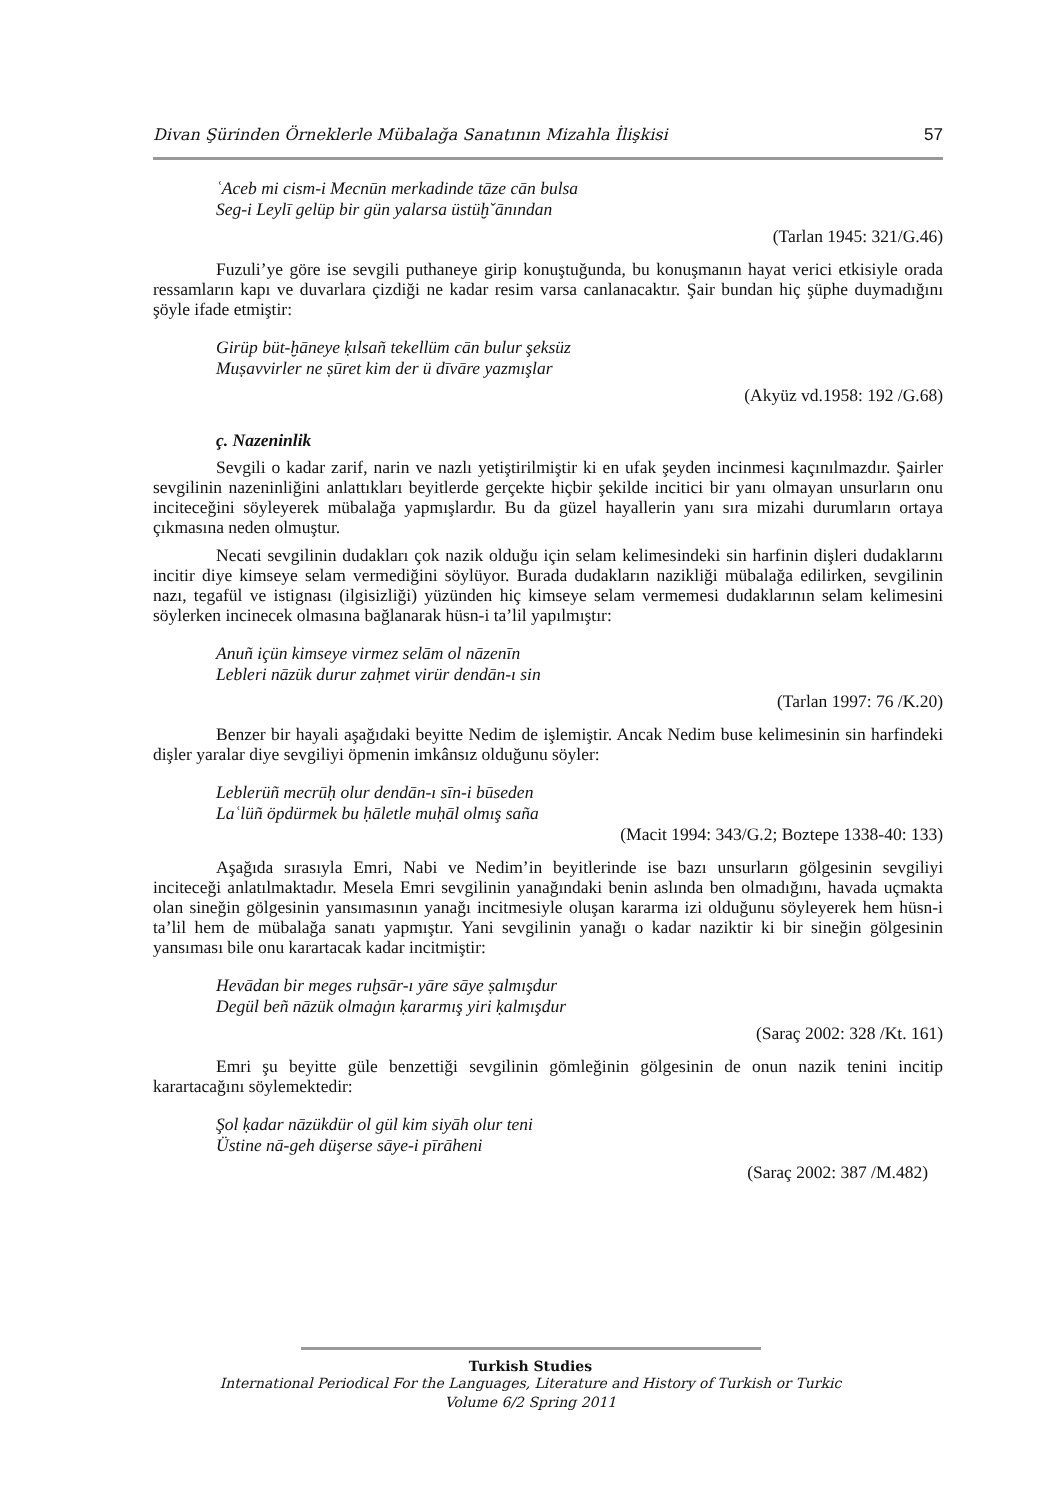Divan Şürinden Örneklerle Mübalağa Sanatının Mizahla İlişkisi 57
ʿAceb mi cism-i Mecnūn merkadinde tāze cān bulsa
Seg-i Leylī gelüp bir gün yalarsa üstüḫˇānından
(Tarlan 1945: 321/G.46)
Fuzuli’ye göre ise sevgili puthaneye girip konuştuğunda, bu konuşmanın hayat verici etkisiyle orada ressamların kapı ve duvarlara çizdiği ne kadar resim varsa canlanacaktır. Şair bundan hiç şüphe duymadığını şöyle ifade etmiştir:
Girüp büt-ḫāneye ḳılsañ tekellüm cān bulur şeksüz
Muṣavvirler ne ṣūret kim der ü dīvāre yazmışlar
(Akyüz vd.1958: 192 /G.68)
ç. Nazeninlik
Sevgili o kadar zarif, narin ve nazlı yetiştirilmiştir ki en ufak şeyden incinmesi kaçınılmazdır. Şairler sevgilinin nazeninliğini anlattıkları beyitlerde gerçekte hiçbir şekilde incitici bir yanı olmayan unsurların onu inciteceğini söyleyerek mübalağa yapmışlardır. Bu da güzel hayallerin yanı sıra mizahi durumların ortaya çıkmasına neden olmuştur.
Necati sevgilinin dudakları çok nazik olduğu için selam kelimesindeki sin harfinin dişleri dudaklarını incitir diye kimseye selam vermediğini söylüyor. Burada dudakların nazikliği mübalağa edilirken, sevgilinin nazı, tegafül ve istignası (ilgisizliği) yüzünden hiç kimseye selam vermemesi dudaklarının selam kelimesini söylerken incinecek olmasına bağlanarak hüsn-i ta’lil yapılmıştır:
Anuñ içün kimseye virmez selām ol nāzenīn
Lebleri nāzük durur zaḥmet virür dendān-ı sin
(Tarlan 1997: 76 /K.20)
Benzer bir hayali aşağıdaki beyitte Nedim de işlemiştir. Ancak Nedim buse kelimesinin sin harfindeki dişler yaralar diye sevgiliyi öpmenin imkânsız olduğunu söyler:
Leblerüñ mecrūḥ olur dendān-ı sīn-i būseden
Laʿlüñ öpdürmek bu ḥāletle muḥāl olmış saña
(Macit 1994: 343/G.2; Boztepe 1338-40: 133)
Aşağıda sırasıyla Emri, Nabi ve Nedim’in beyitlerinde ise bazı unsurların gölgesinin sevgiliyi inciteceği anlatılmaktadır. Mesela Emri sevgilinin yanağındaki benin aslında ben olmadığını, havada uçmakta olan sineğin gölgesinin yansımasının yanağı incitmesiyle oluşan kararma izi olduğunu söyleyerek hem hüsn-i ta’lil hem de mübalağa sanatı yapmıştır. Yani sevgilinin yanağı o kadar naziktir ki bir sineğin gölgesinin yansıması bile onu karartacak kadar incitmiştir:
Hevādan bir meges ruḫsār-ı yāre sāye ṣalmışdur
Degül beñ nāzük olmaġın ḳararmış yiri ḳalmışdur
(Saraç 2002: 328 /Kt. 161)
Emri şu beyitte güle benzettiği sevgilinin gömleğinin gölgesinin de onun nazik tenini incitip karartacağını söylemektedir:
Şol ḳadar nāzükdür ol gül kim siyāh olur teni
Üstine nā-geh düşerse sāye-i pīrāheni
(Saraç 2002: 387 /M.482)
Turkish Studies
International Periodical For the Languages, Literature and History of Turkish or Turkic
Volume 6/2 Spring 2011